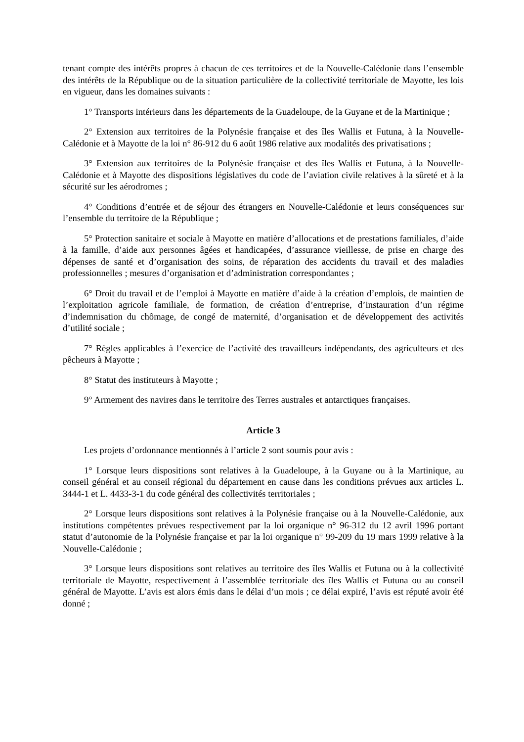tenant compte des intérêts propres à chacun de ces territoires et de la Nouvelle-Calédonie dans l’ensemble des intérêts de la République ou de la situation particulière de la collectivité territoriale de Mayotte, les lois en vigueur, dans les domaines suivants :
1° Transports intérieurs dans les départements de la Guadeloupe, de la Guyane et de la Martinique ;
2° Extension aux territoires de la Polynésie française et des îles Wallis et Futuna, à la Nouvelle-Calédonie et à Mayotte de la loi n° 86-912 du 6 août 1986 relative aux modalités des privatisations ;
3° Extension aux territoires de la Polynésie française et des îles Wallis et Futuna, à la Nouvelle-Calédonie et à Mayotte des dispositions législatives du code de l’aviation civile relatives à la sûreté et à la sécurité sur les aérodromes ;
4° Conditions d’entrée et de séjour des étrangers en Nouvelle-Calédonie et leurs conséquences sur l’ensemble du territoire de la République ;
5° Protection sanitaire et sociale à Mayotte en matière d’allocations et de prestations familiales, d’aide à la famille, d’aide aux personnes âgées et handicapées, d’assurance vieillesse, de prise en charge des dépenses de santé et d’organisation des soins, de réparation des accidents du travail et des maladies professionnelles ; mesures d’organisation et d’administration correspondantes ;
6° Droit du travail et de l’emploi à Mayotte en matière d’aide à la création d’emplois, de maintien de l’exploitation agricole familiale, de formation, de création d’entreprise, d’instauration d’un régime d’indemnisation du chômage, de congé de maternité, d’organisation et de développement des activités d’utilité sociale ;
7° Règles applicables à l’exercice de l’activité des travailleurs indépendants, des agriculteurs et des pêcheurs à Mayotte ;
8° Statut des instituteurs à Mayotte ;
9° Armement des navires dans le territoire des Terres australes et antarctiques françaises.
Article 3
Les projets d’ordonnance mentionnés à l’article 2 sont soumis pour avis :
1° Lorsque leurs dispositions sont relatives à la Guadeloupe, à la Guyane ou à la Martinique, au conseil général et au conseil régional du département en cause dans les conditions prévues aux articles L. 3444-1 et L. 4433-3-1 du code général des collectivités territoriales ;
2° Lorsque leurs dispositions sont relatives à la Polynésie française ou à la Nouvelle-Calédonie, aux institutions compétentes prévues respectivement par la loi organique n° 96-312 du 12 avril 1996 portant statut d’autonomie de la Polynésie française et par la loi organique n° 99-209 du 19 mars 1999 relative à la Nouvelle-Calédonie ;
3° Lorsque leurs dispositions sont relatives au territoire des îles Wallis et Futuna ou à la collectivité territoriale de Mayotte, respectivement à l’assemblée territoriale des îles Wallis et Futuna ou au conseil général de Mayotte. L’avis est alors émis dans le délai d’un mois ; ce délai expiré, l’avis est réputé avoir été donné ;